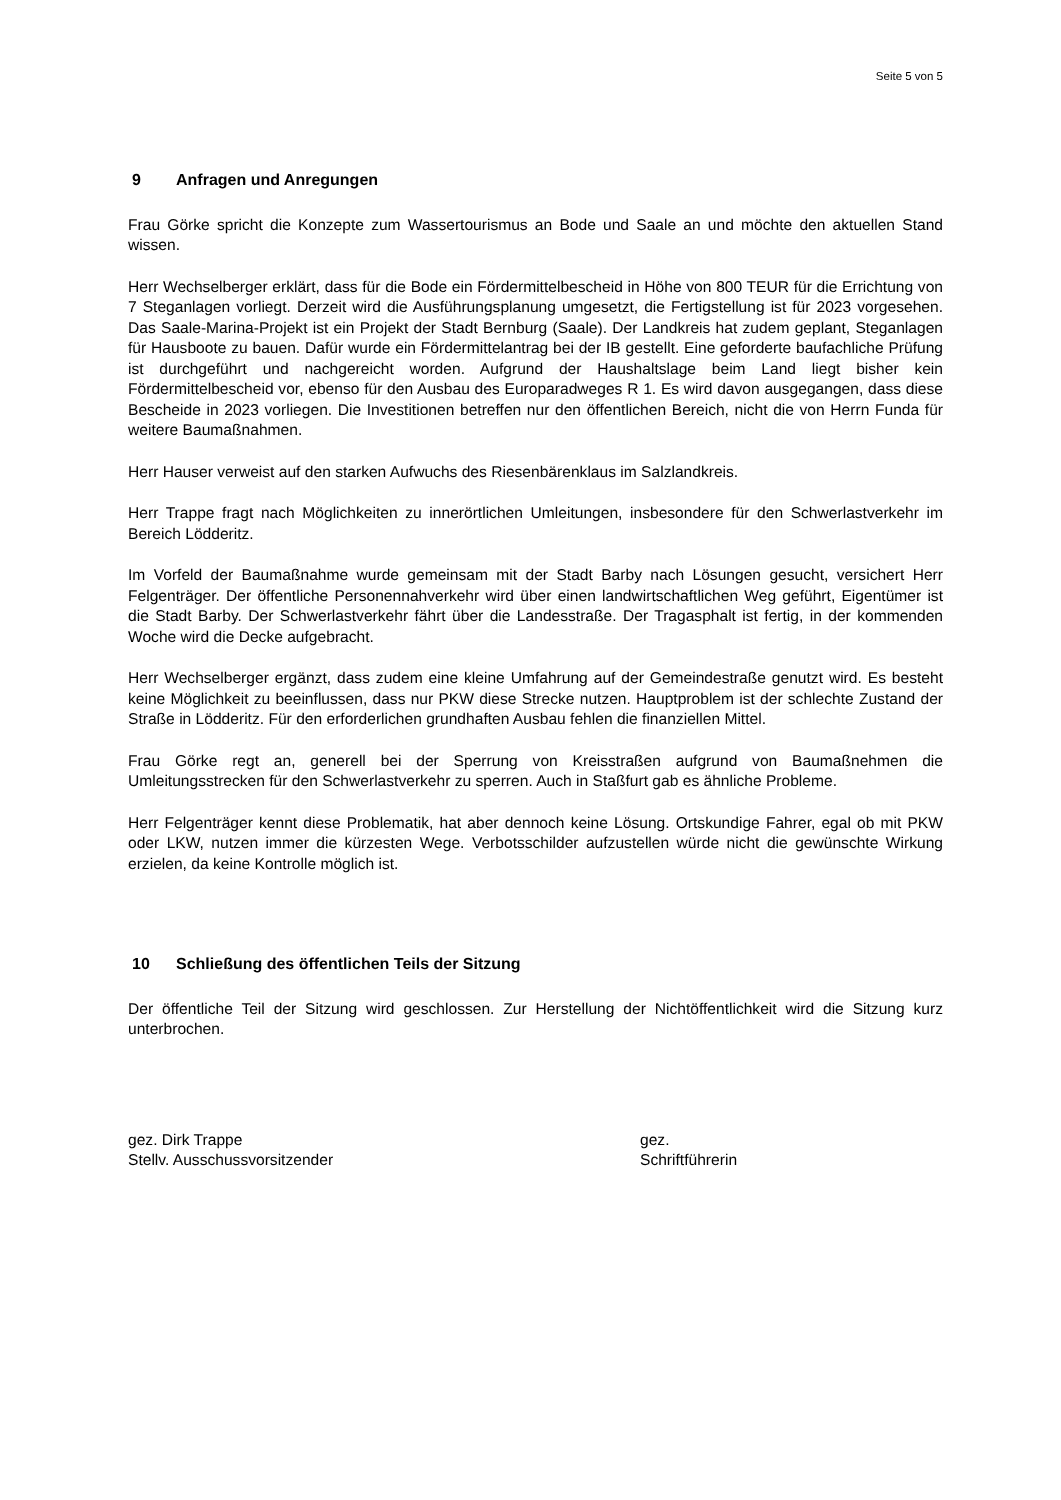Seite 5 von 5
9 Anfragen und Anregungen
Frau Görke spricht die Konzepte zum Wassertourismus an Bode und Saale an und möchte den aktuellen Stand wissen.
Herr Wechselberger erklärt, dass für die Bode ein Fördermittelbescheid in Höhe von 800 TEUR für die Errichtung von 7 Steganlagen vorliegt. Derzeit wird die Ausführungsplanung umgesetzt, die Fertigstellung ist für 2023 vorgesehen. Das Saale-Marina-Projekt ist ein Projekt der Stadt Bernburg (Saale). Der Landkreis hat zudem geplant, Steganlagen für Hausboote zu bauen. Dafür wurde ein Fördermittelantrag bei der IB gestellt. Eine geforderte baufachliche Prüfung ist durchgeführt und nachgereicht worden. Aufgrund der Haushaltslage beim Land liegt bisher kein Fördermittelbescheid vor, ebenso für den Ausbau des Europaradweges R 1. Es wird davon ausgegangen, dass diese Bescheide in 2023 vorliegen. Die Investitionen betreffen nur den öffentlichen Bereich, nicht die von Herrn Funda für weitere Baumaßnahmen.
Herr Hauser verweist auf den starken Aufwuchs des Riesenbärenklaus im Salzlandkreis.
Herr Trappe fragt nach Möglichkeiten zu innerörtlichen Umleitungen, insbesondere für den Schwerlastverkehr im Bereich Lödderitz.
Im Vorfeld der Baumaßnahme wurde gemeinsam mit der Stadt Barby nach Lösungen gesucht, versichert Herr Felgenträger. Der öffentliche Personennahverkehr wird über einen landwirtschaftlichen Weg geführt, Eigentümer ist die Stadt Barby. Der Schwerlastverkehr fährt über die Landesstraße. Der Tragasphalt ist fertig, in der kommenden Woche wird die Decke aufgebracht.
Herr Wechselberger ergänzt, dass zudem eine kleine Umfahrung auf der Gemeindestraße genutzt wird. Es besteht keine Möglichkeit zu beeinflussen, dass nur PKW diese Strecke nutzen. Hauptproblem ist der schlechte Zustand der Straße in Lödderitz. Für den erforderlichen grundhaften Ausbau fehlen die finanziellen Mittel.
Frau Görke regt an, generell bei der Sperrung von Kreisstraßen aufgrund von Baumaßnehmen die Umleitungsstrecken für den Schwerlastverkehr zu sperren. Auch in Staßfurt gab es ähnliche Probleme.
Herr Felgenträger kennt diese Problematik, hat aber dennoch keine Lösung. Ortskundige Fahrer, egal ob mit PKW oder LKW, nutzen immer die kürzesten Wege. Verbotsschilder aufzustellen würde nicht die gewünschte Wirkung erzielen, da keine Kontrolle möglich ist.
10 Schließung des öffentlichen Teils der Sitzung
Der öffentliche Teil der Sitzung wird geschlossen. Zur Herstellung der Nichtöffentlichkeit wird die Sitzung kurz unterbrochen.
gez. Dirk Trappe
Stellv. Ausschussvorsitzender
gez.
Schriftführerin